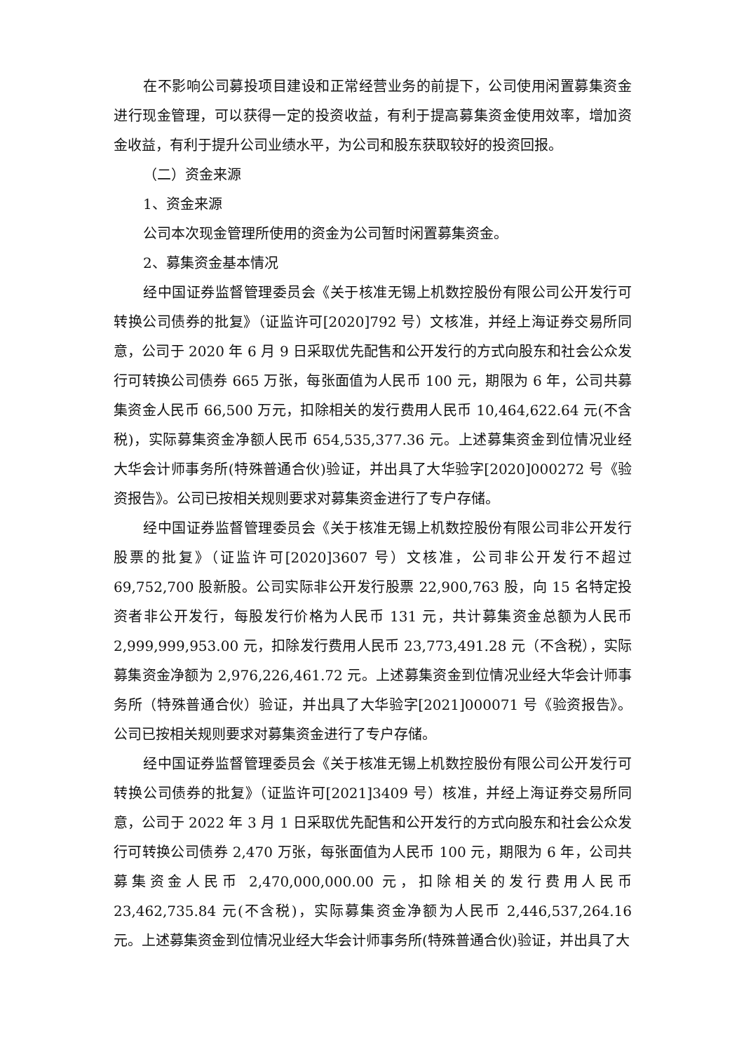在不影响公司募投项目建设和正常经营业务的前提下，公司使用闲置募集资金进行现金管理，可以获得一定的投资收益，有利于提高募集资金使用效率，增加资金收益，有利于提升公司业绩水平，为公司和股东获取较好的投资回报。
（二）资金来源
1、资金来源
公司本次现金管理所使用的资金为公司暂时闲置募集资金。
2、募集资金基本情况
经中国证券监督管理委员会《关于核准无锡上机数控股份有限公司公开发行可转换公司债券的批复》（证监许可[2020]792 号）文核准，并经上海证券交易所同意，公司于 2020 年 6 月 9 日采取优先配售和公开发行的方式向股东和社会公众发行可转换公司债券 665 万张，每张面值为人民币 100 元，期限为 6 年，公司共募集资金人民币 66,500 万元，扣除相关的发行费用人民币 10,464,622.64 元(不含税)，实际募集资金净额人民币 654,535,377.36 元。上述募集资金到位情况业经大华会计师事务所(特殊普通合伙)验证，并出具了大华验字[2020]000272 号《验资报告》。公司已按相关规则要求对募集资金进行了专户存储。
经中国证券监督管理委员会《关于核准无锡上机数控股份有限公司非公开发行股票的批复》（证监许可[2020]3607 号）文核准，公司非公开发行不超过69,752,700 股新股。公司实际非公开发行股票 22,900,763 股，向 15 名特定投资者非公开发行，每股发行价格为人民币 131 元，共计募集资金总额为人民币2,999,999,953.00 元，扣除发行费用人民币 23,773,491.28 元（不含税），实际募集资金净额为 2,976,226,461.72 元。上述募集资金到位情况业经大华会计师事务所（特殊普通合伙）验证，并出具了大华验字[2021]000071 号《验资报告》。公司已按相关规则要求对募集资金进行了专户存储。
经中国证券监督管理委员会《关于核准无锡上机数控股份有限公司公开发行可转换公司债券的批复》（证监许可[2021]3409 号）核准，并经上海证券交易所同意，公司于 2022 年 3 月 1 日采取优先配售和公开发行的方式向股东和社会公众发行可转换公司债券 2,470 万张，每张面值为人民币 100 元，期限为 6 年，公司共募集资金人民币 2,470,000,000.00 元，扣除相关的发行费用人民币23,462,735.84 元(不含税)，实际募集资金净额为人民币 2,446,537,264.16 元。上述募集资金到位情况业经大华会计师事务所(特殊普通合伙)验证，并出具了大